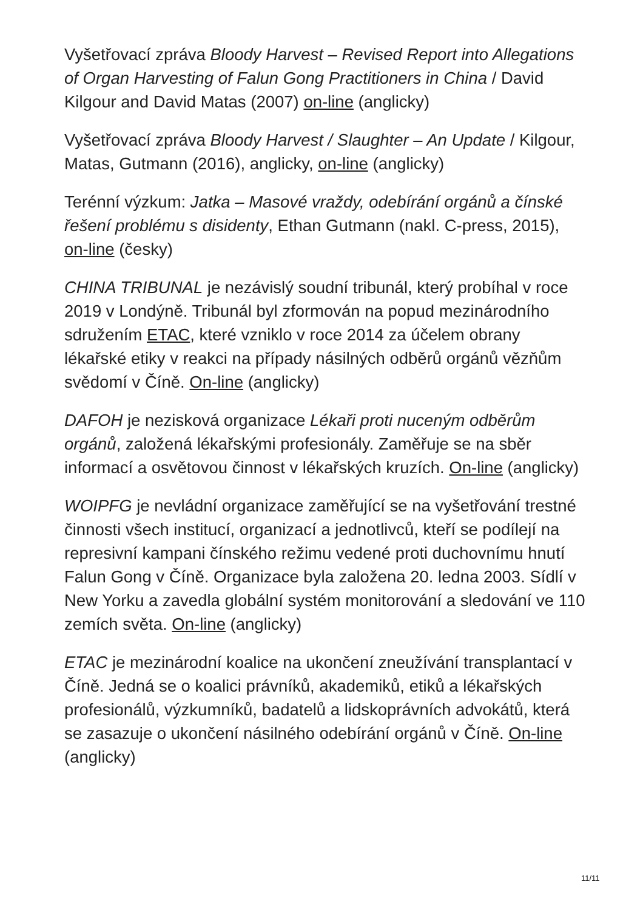Vyšetřovací zpráva Bloody Harvest – Revised Report into Allegations of Organ Harvesting of Falun Gong Practitioners in China / David Kilgour and David Matas (2007) on-line (anglicky)
Vyšetřovací zpráva Bloody Harvest / Slaughter – An Update / Kilgour, Matas, Gutmann (2016), anglicky, on-line (anglicky)
Terénní výzkum: Jatka – Masové vraždy, odebírání orgánů a čínské řešení problému s disidenty, Ethan Gutmann (nakl. C-press, 2015), on-line (česky)
CHINA TRIBUNAL je nezávislý soudní tribunál, který probíhal v roce 2019 v Londýně. Tribunál byl zformován na popud mezinárodního sdružením ETAC, které vzniklo v roce 2014 za účelem obrany lékařské etiky v reakci na případy násilných odběrů orgánů vězňům svědomí v Číně. On-line (anglicky)
DAFOH je nezisková organizace Lékaři proti nuceným odběrům orgánů, založená lékařskými profesionály. Zaměřuje se na sběr informací a osvětovou činnost v lékařských kruzích. On-line (anglicky)
WOIPFG je nevládní organizace zaměřující se na vyšetřování trestné činnosti všech institucí, organizací a jednotlivců, kteří se podílejí na represivní kampani čínského režimu vedené proti duchovnímu hnutí Falun Gong v Číně. Organizace byla založena 20. ledna 2003. Sídlí v New Yorku a zavedla globální systém monitorování a sledování ve 110 zemích světa. On-line (anglicky)
ETAC je mezinárodní koalice na ukončení zneužívání transplantací v Číně. Jedná se o koalici právníků, akademiků, etiků a lékařských profesionálů, výzkumníků, badatelů a lidskoprávních advokátů, která se zasazuje o ukončení násilného odebírání orgánů v Číně. On-line (anglicky)
11/11